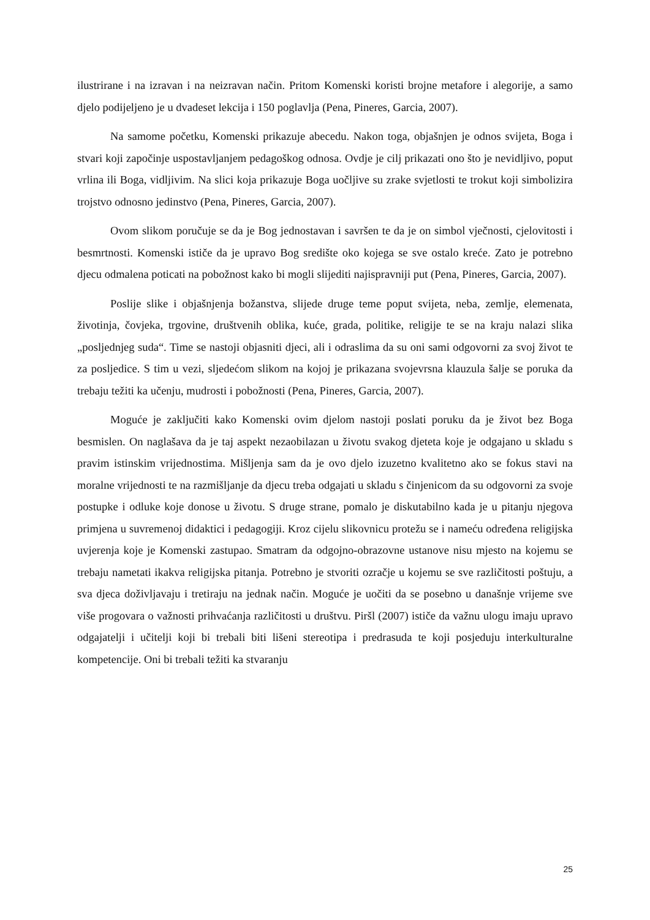ilustrirane i na izravan i na neizravan način. Pritom Komenski koristi brojne metafore i alegorije, a samo djelo podijeljeno je u dvadeset lekcija i 150 poglavlja (Pena, Pineres, Garcia, 2007).
Na samome početku, Komenski prikazuje abecedu. Nakon toga, objašnjen je odnos svijeta, Boga i stvari koji započinje uspostavljanjem pedagoškog odnosa. Ovdje je cilj prikazati ono što je nevidljivo, poput vrlina ili Boga, vidljivim. Na slici koja prikazuje Boga uočljive su zrake svjetlosti te trokut koji simbolizira trojstvo odnosno jedinstvo (Pena, Pineres, Garcia, 2007).
Ovom slikom poručuje se da je Bog jednostavan i savršen te da je on simbol vječnosti, cjelovitosti i besmrtnosti. Komenski ističe da je upravo Bog središte oko kojega se sve ostalo kreće. Zato je potrebno djecu odmalena poticati na pobožnost kako bi mogli slijediti najispravniji put (Pena, Pineres, Garcia, 2007).
Poslije slike i objašnjenja božanstva, slijede druge teme poput svijeta, neba, zemlje, elemenata, životinja, čovjeka, trgovine, društvenih oblika, kuće, grada, politike, religije te se na kraju nalazi slika „posljednjeg suda“. Time se nastoji objasniti djeci, ali i odraslima da su oni sami odgovorni za svoj život te za posljedice. S tim u vezi, sljedećom slikom na kojoj je prikazana svojevrsna klauzula šalje se poruka da trebaju težiti ka učenju, mudrosti i pobožnosti (Pena, Pineres, Garcia, 2007).
Moguće je zaključiti kako Komenski ovim djelom nastoji poslati poruku da je život bez Boga besmislen. On naglašava da je taj aspekt nezaobilazan u životu svakog djeteta koje je odgajano u skladu s pravim istinskim vrijednostima. Mišljenja sam da je ovo djelo izuzetno kvalitetno ako se fokus stavi na moralne vrijednosti te na razmišljanje da djecu treba odgajati u skladu s činjenicom da su odgovorni za svoje postupke i odluke koje donose u životu. S druge strane, pomalo je diskutabilno kada je u pitanju njegova primjena u suvremenoj didaktici i pedagogiji. Kroz cijelu slikovnicu protežu se i nameću određena religijska uvjerenja koje je Komenski zastupao. Smatram da odgojno-obrazovne ustanove nisu mjesto na kojemu se trebaju nametati ikakva religijska pitanja. Potrebno je stvoriti ozračje u kojemu se sve različitosti poštuju, a sva djeca doživljavaju i tretiraju na jednak način. Moguće je uočiti da se posebno u današnje vrijeme sve više progovara o važnosti prihvaćanja različitosti u društvu. Piršl (2007) ističe da važnu ulogu imaju upravo odgajatelji i učitelji koji bi trebali biti lišeni stereotipa i predrasuda te koji posjeduju interkulturalne kompetencije. Oni bi trebali težiti ka stvaranju
25